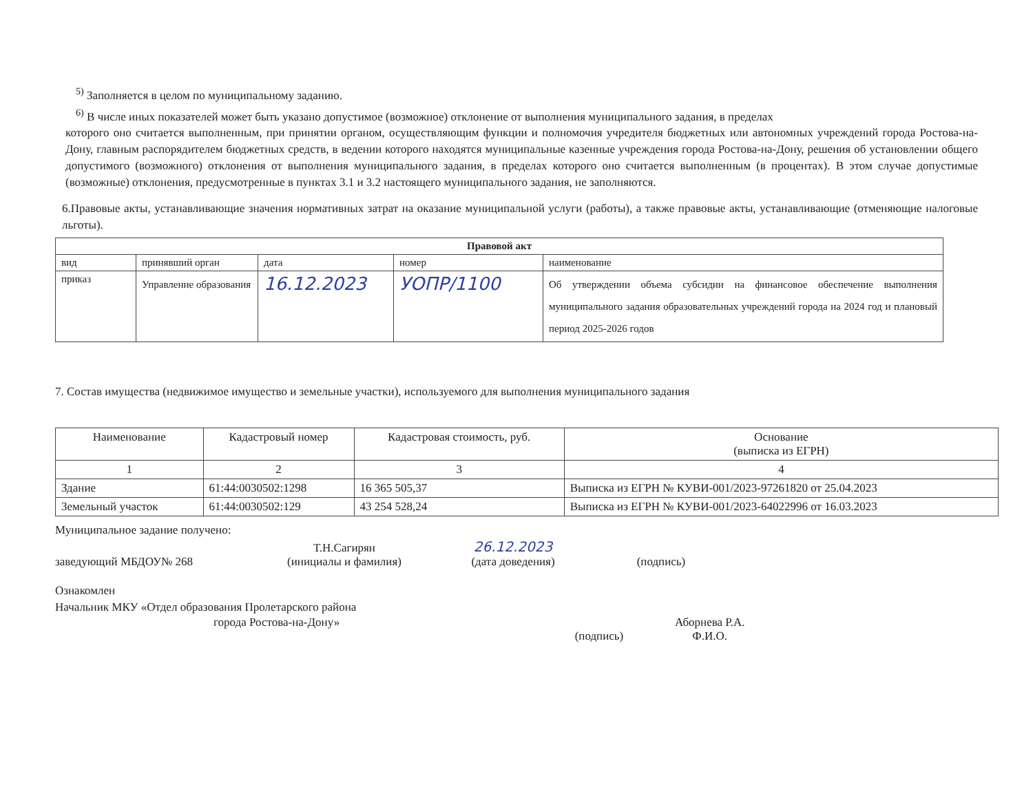<sup>5)</sup> Заполняется в целом по муниципальному заданию.
<sup>6)</sup> В числе иных показателей может быть указано допустимое (возможное) отклонение от выполнения муниципального задания, в пределах
которого оно считается выполненным, при принятии органом, осуществляющим функции и полномочия учредителя бюджетных или автономных учреждений города Ростова-на-Дону, главным распорядителем бюджетных средств, в ведении которого находятся муниципальные казенные учреждения города Ростова-на-Дону, решения об установлении общего допустимого (возможного) отклонения от выполнения муниципального задания, в пределах которого оно считается выполненным (в процентах). В этом случае допустимые (возможные) отклонения, предусмотренные в пунктах 3.1 и 3.2 настоящего муниципального задания, не заполняются.
6.Правовые акты, устанавливающие значения нормативных затрат на оказание муниципальной услуги (работы), а также правовые акты, устанавливающие (отменяющие налоговые льготы).
| Правовой акт | | | | |
| --- | --- | --- | --- | --- |
| вид | принявший орган | дата | номер | наименование |
| приказ | Управление образования | 16.12.2023 | УОПР/1100 | Об утверждении объема субсидии на финансовое обеспечение выполнения муниципального задания образовательных учреждений города на 2024 год и плановый период 2025-2026 годов |
7. Состав имущества (недвижимое имущество и земельные участки), используемого для выполнения муниципального задания
| Наименование | Кадастровый номер | Кадастровая стоимость, руб. | Основание (выписка из ЕГРН) |
| --- | --- | --- | --- |
| 1 | 2 | 3 | 4 |
| Здание | 61:44:0030502:1298 | 16 365 505,37 | Выписка из ЕГРН № КУВИ-001/2023-97261820 от 25.04.2023 |
| Земельный участок | 61:44:0030502:129 | 43 254 528,24 | Выписка из ЕГРН № КУВИ-001/2023-64022996 от 16.03.2023 |
Муниципальное задание получено:
заведующий МБДОУ№ 268
Т.Н.Сагирян
(инициалы и фамилия)
26.12.2023
(дата доведения)
(подпись)
Ознакомлен
Начальник МКУ «Отдел образования Пролетарского района
города Ростова-на-Дону»
(подпись)
Аборнева Р.А.
Ф.И.О.